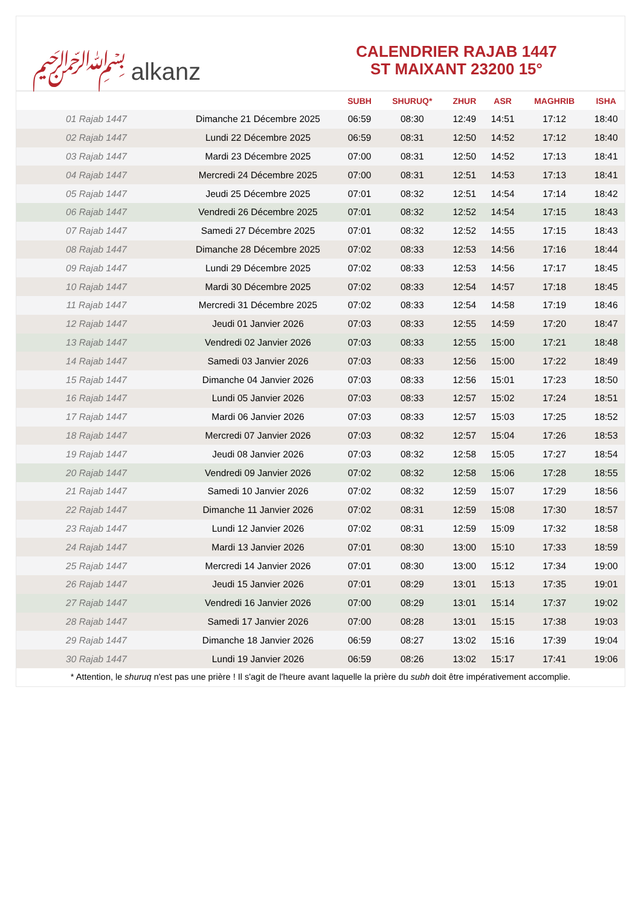﷽ alkanz
CALENDRIER RAJAB 1447
ST MAIXANT 23200 15°
| | | SUBH | SHURUQ* | ZHUR | ASR | MAGHRIB | ISHA |
| --- | --- | --- | --- | --- | --- | --- | --- |
| 01 Rajab 1447 | Dimanche 21 Décembre 2025 | 06:59 | 08:30 | 12:49 | 14:51 | 17:12 | 18:40 |
| 02 Rajab 1447 | Lundi 22 Décembre 2025 | 06:59 | 08:31 | 12:50 | 14:52 | 17:12 | 18:40 |
| 03 Rajab 1447 | Mardi 23 Décembre 2025 | 07:00 | 08:31 | 12:50 | 14:52 | 17:13 | 18:41 |
| 04 Rajab 1447 | Mercredi 24 Décembre 2025 | 07:00 | 08:31 | 12:51 | 14:53 | 17:13 | 18:41 |
| 05 Rajab 1447 | Jeudi 25 Décembre 2025 | 07:01 | 08:32 | 12:51 | 14:54 | 17:14 | 18:42 |
| 06 Rajab 1447 | Vendredi 26 Décembre 2025 | 07:01 | 08:32 | 12:52 | 14:54 | 17:15 | 18:43 |
| 07 Rajab 1447 | Samedi 27 Décembre 2025 | 07:01 | 08:32 | 12:52 | 14:55 | 17:15 | 18:43 |
| 08 Rajab 1447 | Dimanche 28 Décembre 2025 | 07:02 | 08:33 | 12:53 | 14:56 | 17:16 | 18:44 |
| 09 Rajab 1447 | Lundi 29 Décembre 2025 | 07:02 | 08:33 | 12:53 | 14:56 | 17:17 | 18:45 |
| 10 Rajab 1447 | Mardi 30 Décembre 2025 | 07:02 | 08:33 | 12:54 | 14:57 | 17:18 | 18:45 |
| 11 Rajab 1447 | Mercredi 31 Décembre 2025 | 07:02 | 08:33 | 12:54 | 14:58 | 17:19 | 18:46 |
| 12 Rajab 1447 | Jeudi 01 Janvier 2026 | 07:03 | 08:33 | 12:55 | 14:59 | 17:20 | 18:47 |
| 13 Rajab 1447 | Vendredi 02 Janvier 2026 | 07:03 | 08:33 | 12:55 | 15:00 | 17:21 | 18:48 |
| 14 Rajab 1447 | Samedi 03 Janvier 2026 | 07:03 | 08:33 | 12:56 | 15:00 | 17:22 | 18:49 |
| 15 Rajab 1447 | Dimanche 04 Janvier 2026 | 07:03 | 08:33 | 12:56 | 15:01 | 17:23 | 18:50 |
| 16 Rajab 1447 | Lundi 05 Janvier 2026 | 07:03 | 08:33 | 12:57 | 15:02 | 17:24 | 18:51 |
| 17 Rajab 1447 | Mardi 06 Janvier 2026 | 07:03 | 08:33 | 12:57 | 15:03 | 17:25 | 18:52 |
| 18 Rajab 1447 | Mercredi 07 Janvier 2026 | 07:03 | 08:32 | 12:57 | 15:04 | 17:26 | 18:53 |
| 19 Rajab 1447 | Jeudi 08 Janvier 2026 | 07:03 | 08:32 | 12:58 | 15:05 | 17:27 | 18:54 |
| 20 Rajab 1447 | Vendredi 09 Janvier 2026 | 07:02 | 08:32 | 12:58 | 15:06 | 17:28 | 18:55 |
| 21 Rajab 1447 | Samedi 10 Janvier 2026 | 07:02 | 08:32 | 12:59 | 15:07 | 17:29 | 18:56 |
| 22 Rajab 1447 | Dimanche 11 Janvier 2026 | 07:02 | 08:31 | 12:59 | 15:08 | 17:30 | 18:57 |
| 23 Rajab 1447 | Lundi 12 Janvier 2026 | 07:02 | 08:31 | 12:59 | 15:09 | 17:32 | 18:58 |
| 24 Rajab 1447 | Mardi 13 Janvier 2026 | 07:01 | 08:30 | 13:00 | 15:10 | 17:33 | 18:59 |
| 25 Rajab 1447 | Mercredi 14 Janvier 2026 | 07:01 | 08:30 | 13:00 | 15:12 | 17:34 | 19:00 |
| 26 Rajab 1447 | Jeudi 15 Janvier 2026 | 07:01 | 08:29 | 13:01 | 15:13 | 17:35 | 19:01 |
| 27 Rajab 1447 | Vendredi 16 Janvier 2026 | 07:00 | 08:29 | 13:01 | 15:14 | 17:37 | 19:02 |
| 28 Rajab 1447 | Samedi 17 Janvier 2026 | 07:00 | 08:28 | 13:01 | 15:15 | 17:38 | 19:03 |
| 29 Rajab 1447 | Dimanche 18 Janvier 2026 | 06:59 | 08:27 | 13:02 | 15:16 | 17:39 | 19:04 |
| 30 Rajab 1447 | Lundi 19 Janvier 2026 | 06:59 | 08:26 | 13:02 | 15:17 | 17:41 | 19:06 |
* Attention, le shuruq n'est pas une prière ! Il s'agit de l'heure avant laquelle la prière du subh doit être impérativement accomplie.